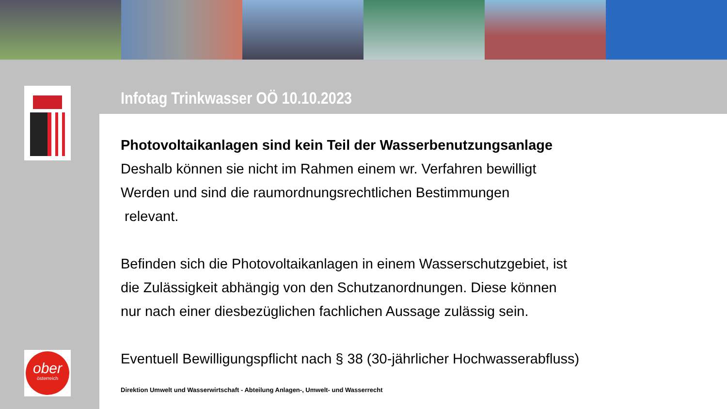Infotag Trinkwasser OÖ 10.10.2023
Photovoltaikanlagen sind kein Teil der Wasserbenutzungsanlage
Deshalb können sie nicht im Rahmen einem wr. Verfahren bewilligt
Werden und sind die raumordnungsrechtlichen Bestimmungen
relevant.
Befinden sich die Photovoltaikanlagen in einem Wasserschutzgebiet, ist
die Zulässigkeit abhängig von den Schutzanordnungen. Diese können
nur nach einer diesbezüglichen fachlichen Aussage zulässig sein.
Eventuell Bewilligungspflicht nach § 38 (30-jährlicher Hochwasserabfluss)
Direktion Umwelt und Wasserwirtschaft - Abteilung Anlagen-, Umwelt- und Wasserrecht
ober
österreich